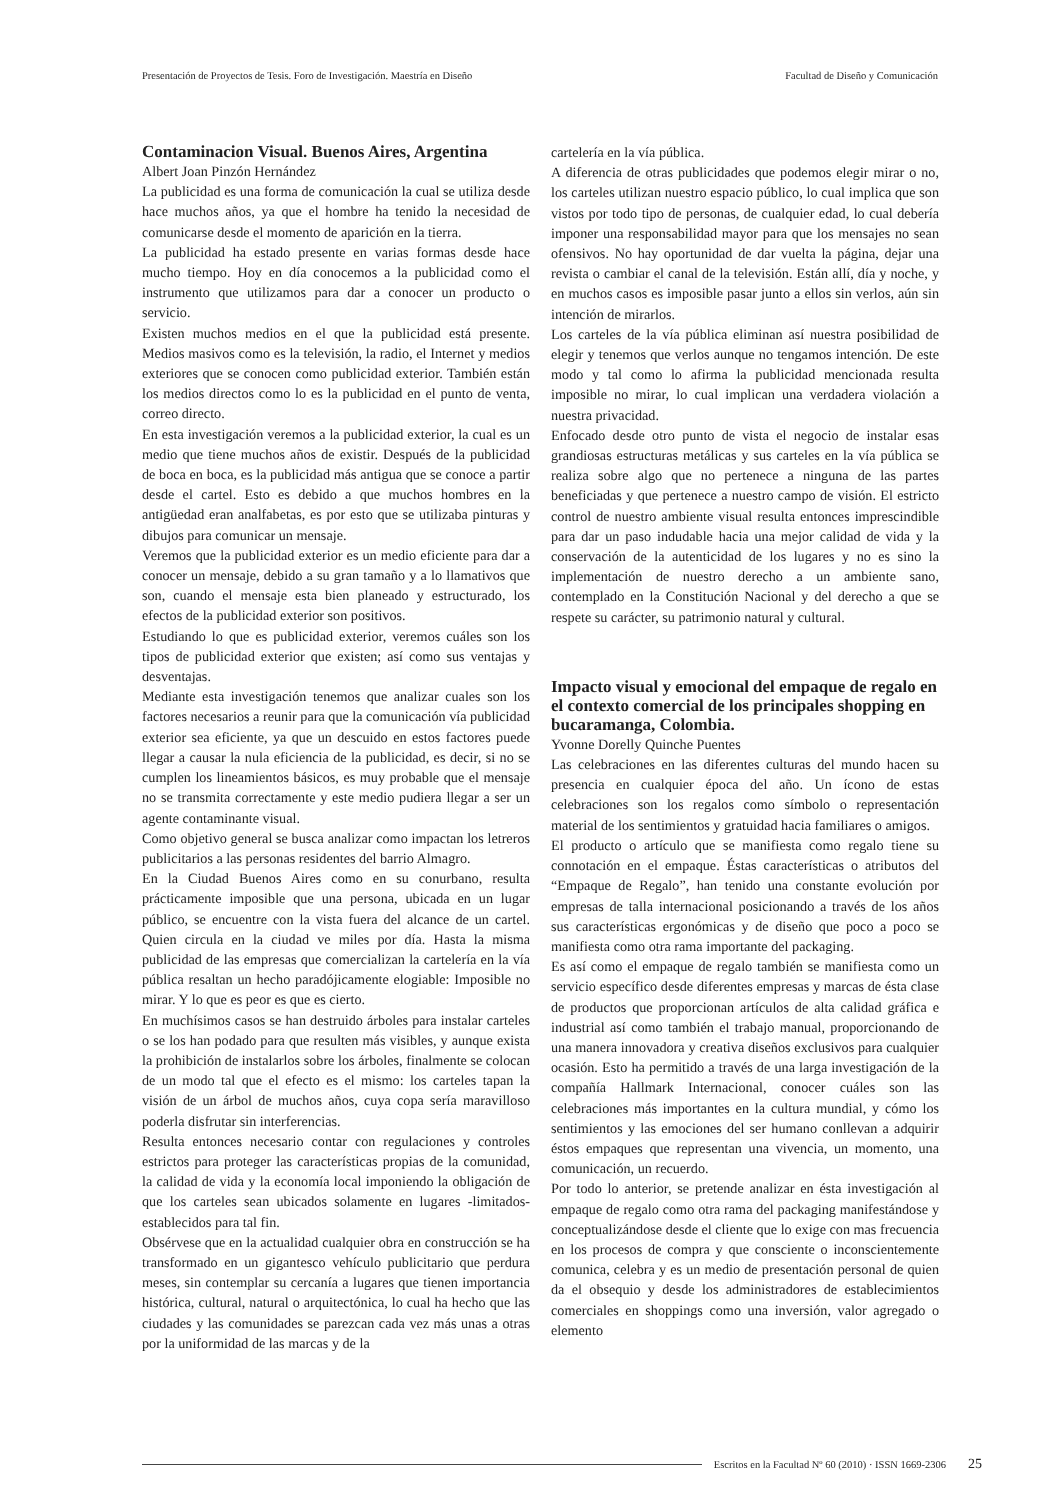Presentación de Proyectos de Tesis. Foro de Investigación. Maestría en Diseño Facultad de Diseño y Comunicación
Contaminacion Visual. Buenos Aires, Argentina
Albert Joan Pinzón Hernández
La publicidad es una forma de comunicación la cual se utiliza desde hace muchos años, ya que el hombre ha tenido la necesidad de comunicarse desde el momento de aparición en la tierra.
La publicidad ha estado presente en varias formas desde hace mucho tiempo. Hoy en día conocemos a la publicidad como el instrumento que utilizamos para dar a conocer un producto o servicio.
Existen muchos medios en el que la publicidad está presente. Medios masivos como es la televisión, la radio, el Internet y medios exteriores que se conocen como publicidad exterior. También están los medios directos como lo es la publicidad en el punto de venta, correo directo.
En esta investigación veremos a la publicidad exterior, la cual es un medio que tiene muchos años de existir. Después de la publicidad de boca en boca, es la publicidad más antigua que se conoce a partir desde el cartel. Esto es debido a que muchos hombres en la antigüedad eran analfabetas, es por esto que se utilizaba pinturas y dibujos para comunicar un mensaje.
Veremos que la publicidad exterior es un medio eficiente para dar a conocer un mensaje, debido a su gran tamaño y a lo llamativos que son, cuando el mensaje esta bien planeado y estructurado, los efectos de la publicidad exterior son positivos.
Estudiando lo que es publicidad exterior, veremos cuáles son los tipos de publicidad exterior que existen; así como sus ventajas y desventajas.
Mediante esta investigación tenemos que analizar cuales son los factores necesarios a reunir para que la comunicación vía publicidad exterior sea eficiente, ya que un descuido en estos factores puede llegar a causar la nula eficiencia de la publicidad, es decir, si no se cumplen los lineamientos básicos, es muy probable que el mensaje no se transmita correctamente y este medio pudiera llegar a ser un agente contaminante visual.
Como objetivo general se busca analizar como impactan los letreros publicitarios a las personas residentes del barrio Almagro.
En la Ciudad Buenos Aires como en su conurbano, resulta prácticamente imposible que una persona, ubicada en un lugar público, se encuentre con la vista fuera del alcance de un cartel. Quien circula en la ciudad ve miles por día. Hasta la misma publicidad de las empresas que comercializan la cartelería en la vía pública resaltan un hecho paradójicamente elogiable: Imposible no mirar. Y lo que es peor es que es cierto.
En muchísimos casos se han destruido árboles para instalar carteles o se los han podado para que resulten más visibles, y aunque exista la prohibición de instalarlos sobre los árboles, finalmente se colocan de un modo tal que el efecto es el mismo: los carteles tapan la visión de un árbol de muchos años, cuya copa sería maravilloso poderla disfrutar sin interferencias.
Resulta entonces necesario contar con regulaciones y controles estrictos para proteger las características propias de la comunidad, la calidad de vida y la economía local imponiendo la obligación de que los carteles sean ubicados solamente en lugares -limitados- establecidos para tal fin.
Obsérvese que en la actualidad cualquier obra en construcción se ha transformado en un gigantesco vehículo publicitario que perdura meses, sin contemplar su cercanía a lugares que tienen importancia histórica, cultural, natural o arquitectónica, lo cual ha hecho que las ciudades y las comunidades se parezcan cada vez más unas a otras por la uniformidad de las marcas y de la
cartelería en la vía pública.
A diferencia de otras publicidades que podemos elegir mirar o no, los carteles utilizan nuestro espacio público, lo cual implica que son vistos por todo tipo de personas, de cualquier edad, lo cual debería imponer una responsabilidad mayor para que los mensajes no sean ofensivos. No hay oportunidad de dar vuelta la página, dejar una revista o cambiar el canal de la televisión. Están allí, día y noche, y en muchos casos es imposible pasar junto a ellos sin verlos, aún sin intención de mirarlos.
Los carteles de la vía pública eliminan así nuestra posibilidad de elegir y tenemos que verlos aunque no tengamos intención. De este modo y tal como lo afirma la publicidad mencionada resulta imposible no mirar, lo cual implican una verdadera violación a nuestra privacidad.
Enfocado desde otro punto de vista el negocio de instalar esas grandiosas estructuras metálicas y sus carteles en la vía pública se realiza sobre algo que no pertenece a ninguna de las partes beneficiadas y que pertenece a nuestro campo de visión. El estricto control de nuestro ambiente visual resulta entonces imprescindible para dar un paso indudable hacia una mejor calidad de vida y la conservación de la autenticidad de los lugares y no es sino la implementación de nuestro derecho a un ambiente sano, contemplado en la Constitución Nacional y del derecho a que se respete su carácter, su patrimonio natural y cultural.
Impacto visual y emocional del empaque de regalo en el contexto comercial de los principales shopping en bucaramanga, Colombia.
Yvonne Dorelly Quinche Puentes
Las celebraciones en las diferentes culturas del mundo hacen su presencia en cualquier época del año. Un ícono de estas celebraciones son los regalos como símbolo o representación material de los sentimientos y gratuidad hacia familiares o amigos.
El producto o artículo que se manifiesta como regalo tiene su connotación en el empaque. Éstas características o atributos del “Empaque de Regalo”, han tenido una constante evolución por empresas de talla internacional posicionando a través de los años sus características ergonómicas y de diseño que poco a poco se manifiesta como otra rama importante del packaging.
Es así como el empaque de regalo también se manifiesta como un servicio específico desde diferentes empresas y marcas de ésta clase de productos que proporcionan artículos de alta calidad gráfica e industrial así como también el trabajo manual, proporcionando de una manera innovadora y creativa diseños exclusivos para cualquier ocasión. Esto ha permitido a través de una larga investigación de la compañía Hallmark Internacional, conocer cuáles son las celebraciones más importantes en la cultura mundial, y cómo los sentimientos y las emociones del ser humano conllevan a adquirir éstos empaques que representan una vivencia, un momento, una comunicación, un recuerdo.
Por todo lo anterior, se pretende analizar en ésta investigación al empaque de regalo como otra rama del packaging manifestándose y conceptualizándose desde el cliente que lo exige con mas frecuencia en los procesos de compra y que consciente o inconscientemente comunica, celebra y es un medio de presentación personal de quien da el obsequio y desde los administradores de establecimientos comerciales en shoppings como una inversión, valor agregado o elemento
Escritos en la Facultad Nº 60 (2010) · ISSN 1669-2306 25